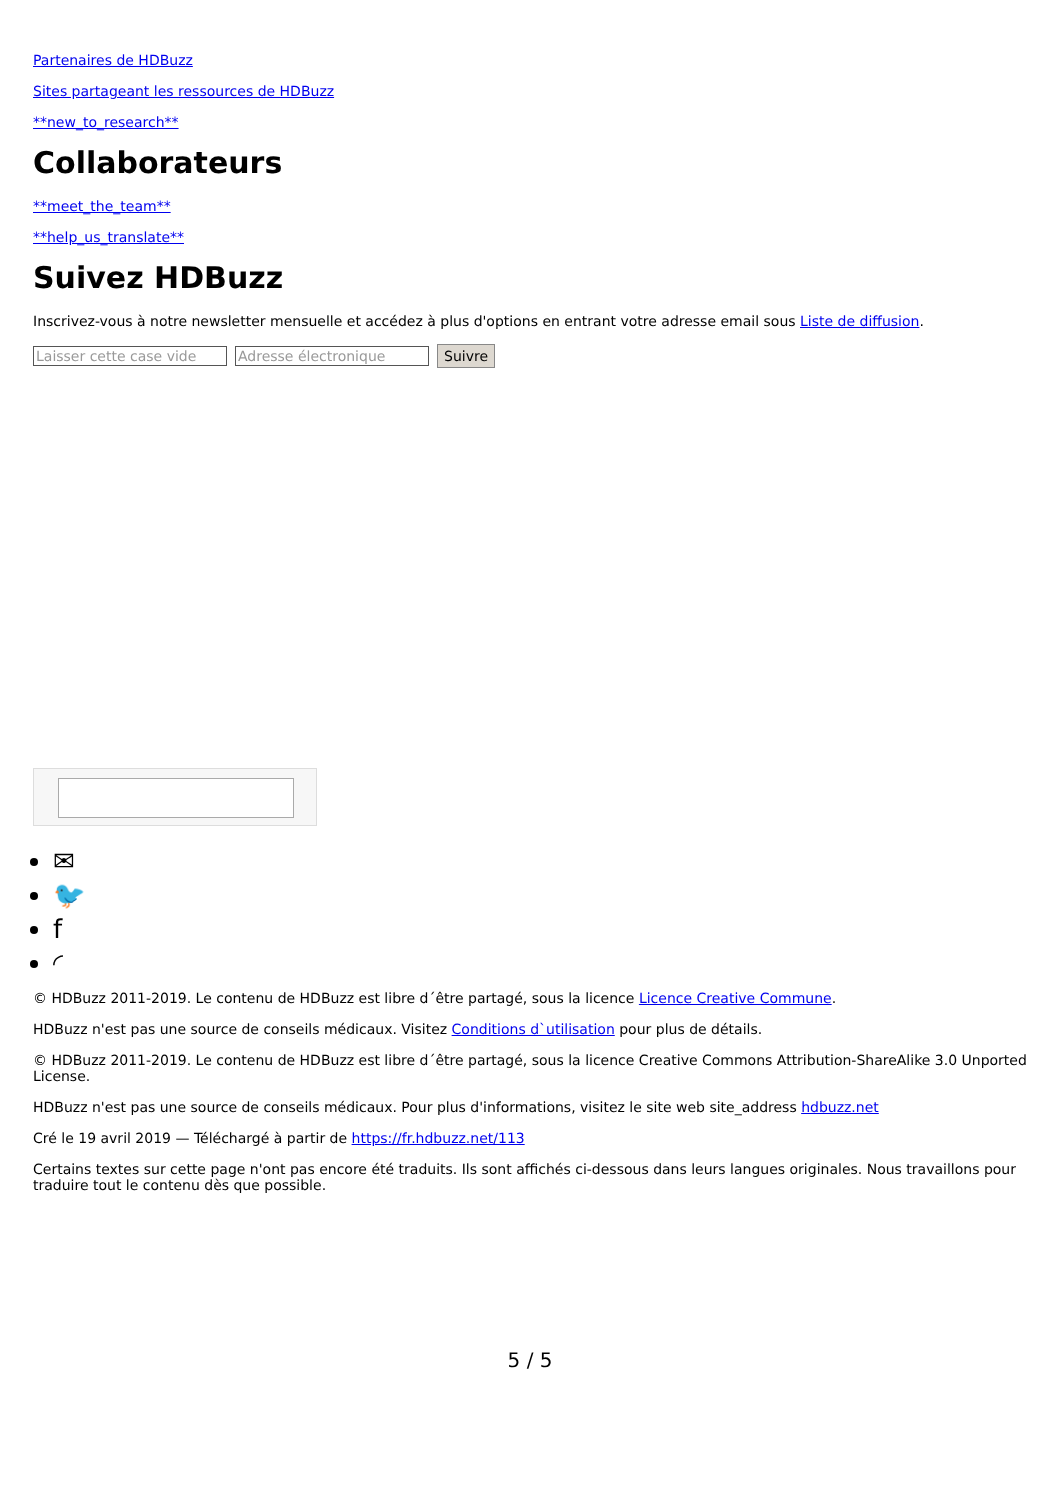Partenaires de HDBuzz
Sites partageant les ressources de HDBuzz
**new_to_research**
Collaborateurs
**meet_the_team**
**help_us_translate**
Suivez HDBuzz
Inscrivez-vous à notre newsletter mensuelle et accédez à plus d'options en entrant votre adresse email sous Liste de diffusion.
Laisser cette case vide Adresse électronique Suivre
✉
🐦
f
◜
© HDBuzz 2011-2019. Le contenu de HDBuzz est libre d´être partagé, sous la licence Licence Creative Commune.
HDBuzz n'est pas une source de conseils médicaux. Visitez Conditions d`utilisation pour plus de détails.
© HDBuzz 2011-2019. Le contenu de HDBuzz est libre d´être partagé, sous la licence Creative Commons Attribution-ShareAlike 3.0 Unported License.
HDBuzz n'est pas une source de conseils médicaux. Pour plus d'informations, visitez le site web site_address hdbuzz.net
Cré le 19 avril 2019 — Téléchargé à partir de https://fr.hdbuzz.net/113
Certains textes sur cette page n'ont pas encore été traduits. Ils sont affichés ci-dessous dans leurs langues originales. Nous travaillons pour traduire tout le contenu dès que possible.
5 / 5